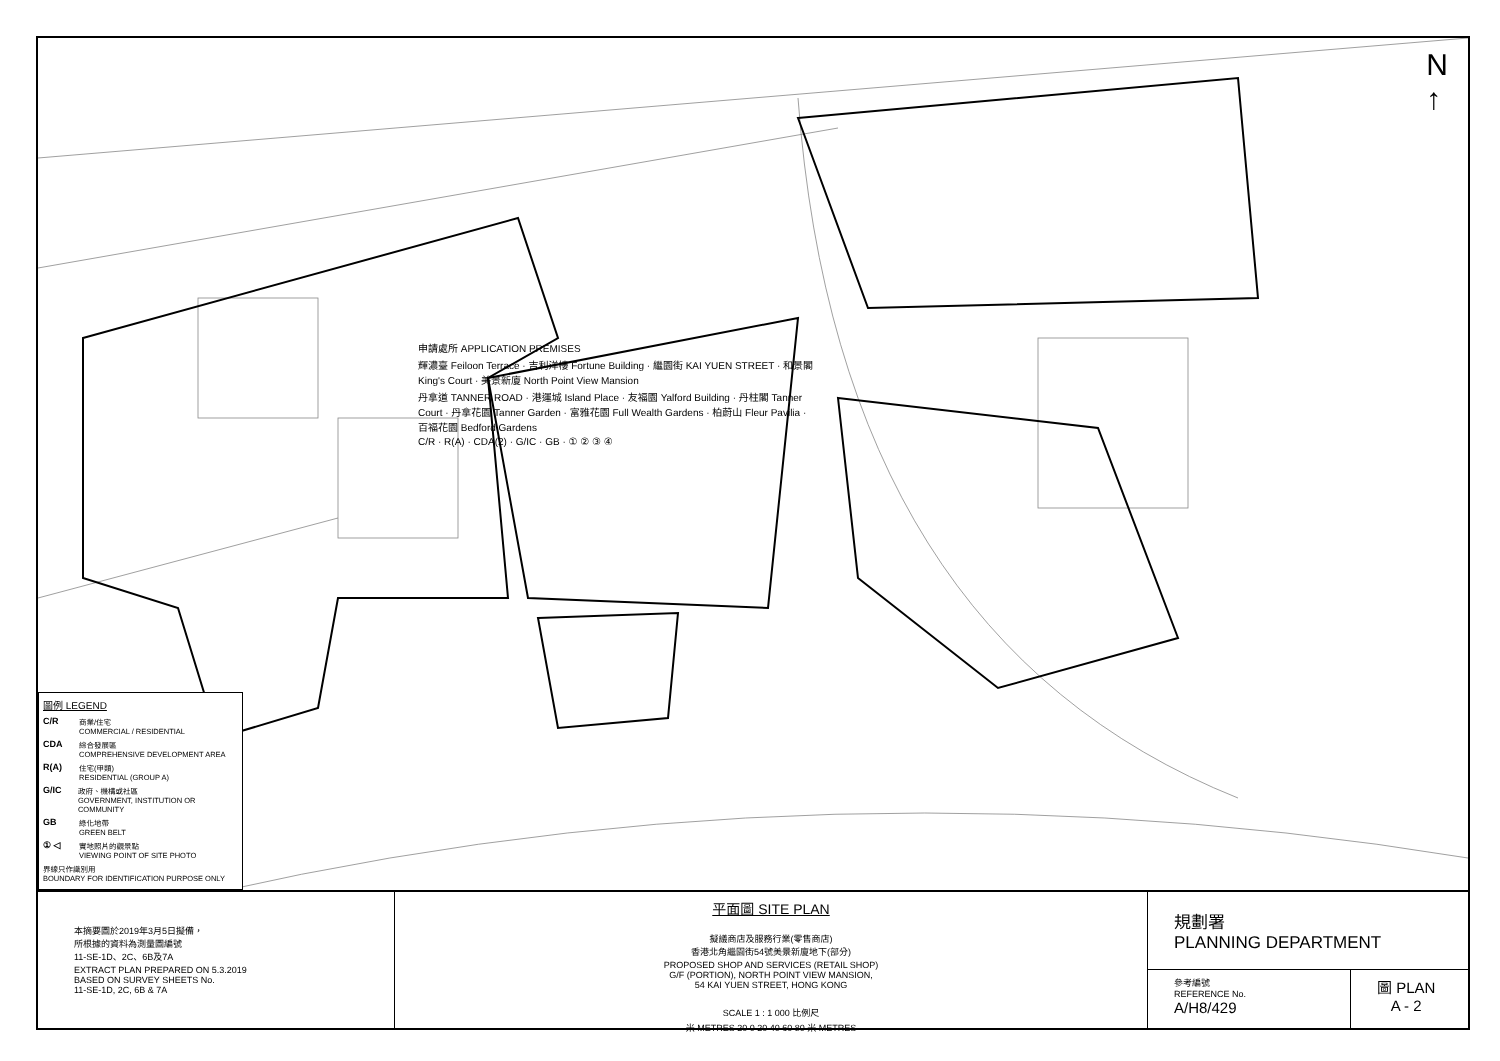N
↑
申請處所 APPLICATION PREMISES
輝濃臺 Feiloon Terrace · 吉利洋樓 Fortune Building · 繼園街 KAI YUEN STREET · 和景閣 King's Court · 美景新廈 North Point View Mansion
丹拿道 TANNER ROAD · 港運城 Island Place · 友福園 Yalford Building · 丹柱閣 Tanner Court · 丹拿花園 Tanner Garden · 富雅花園 Full Wealth Gardens · 柏蔚山 Fleur Pavilia · 百福花園 Bedford Gardens
C/R · R(A) · CDA(2) · G/IC · GB · ① ② ③ ④
圖例 LEGEND
C/R 商業/住宅
COMMERCIAL / RESIDENTIAL
CDA 綜合發展區
COMPREHENSIVE DEVELOPMENT AREA
R(A) 住宅(甲類)
RESIDENTIAL (GROUP A)
G/IC 政府、機構或社區
GOVERNMENT, INSTITUTION OR COMMUNITY
GB 綠化地帶
GREEN BELT
① ◁ 實地照片的觀景點
VIEWING POINT OF SITE PHOTO
界線只作識別用
BOUNDARY FOR IDENTIFICATION PURPOSE ONLY
本摘要圖於2019年3月5日擬備，
所根據的資料為測量圖編號
11-SE-1D、2C、6B及7A
EXTRACT PLAN PREPARED ON 5.3.2019
BASED ON SURVEY SHEETS No.
11-SE-1D, 2C, 6B & 7A
平面圖 SITE PLAN
擬議商店及服務行業(零售商店)
香港北角繼園街54號美景新廈地下(部分)
PROPOSED SHOP AND SERVICES (RETAIL SHOP)
G/F (PORTION), NORTH POINT VIEW MANSION,
54 KAI YUEN STREET, HONG KONG
SCALE 1 : 1 000 比例尺
米 METRES 20 0 20 40 60 80 米 METRES
規劃署
PLANNING DEPARTMENT
參考編號
REFERENCE No.
A/H8/429
圖 PLAN
A - 2